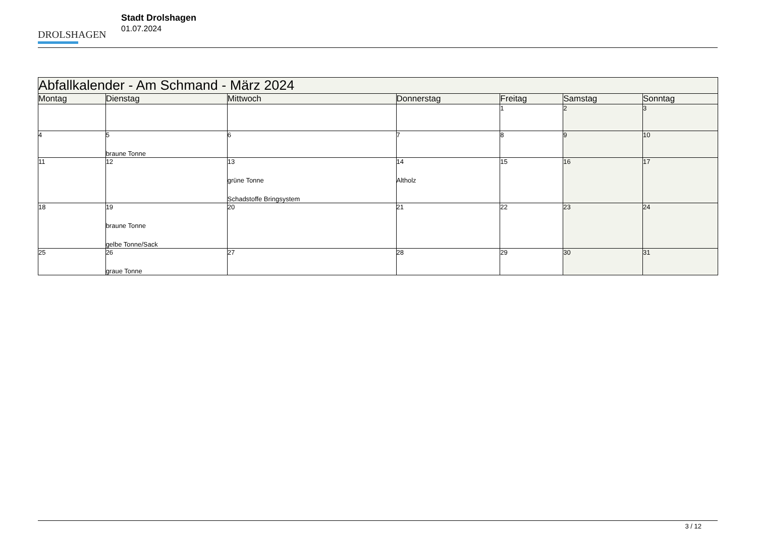DROLSHAGEN
Stadt Drolshagen
01.07.2024
| Abfallkalender - Am Schmand - März 2024 | | | | | | |
| --- | --- | --- | --- | --- | --- | --- |
| Montag | Dienstag | Mittwoch | Donnerstag | Freitag | Samstag | Sonntag |
| | | | | 1 | 2 | 3 |
| 4 | 5 braune Tonne | 6 | 7 | 8 | 9 | 10 |
| 11 | 12 | 13 grüne Tonne Schadstoffe Bringsystem | 14 Altholz | 15 | 16 | 17 |
| 18 | 19 braune Tonne gelbe Tonne/Sack | 20 | 21 | 22 | 23 | 24 |
| 25 | 26 graue Tonne | 27 | 28 | 29 | 30 | 31 |
3 / 12